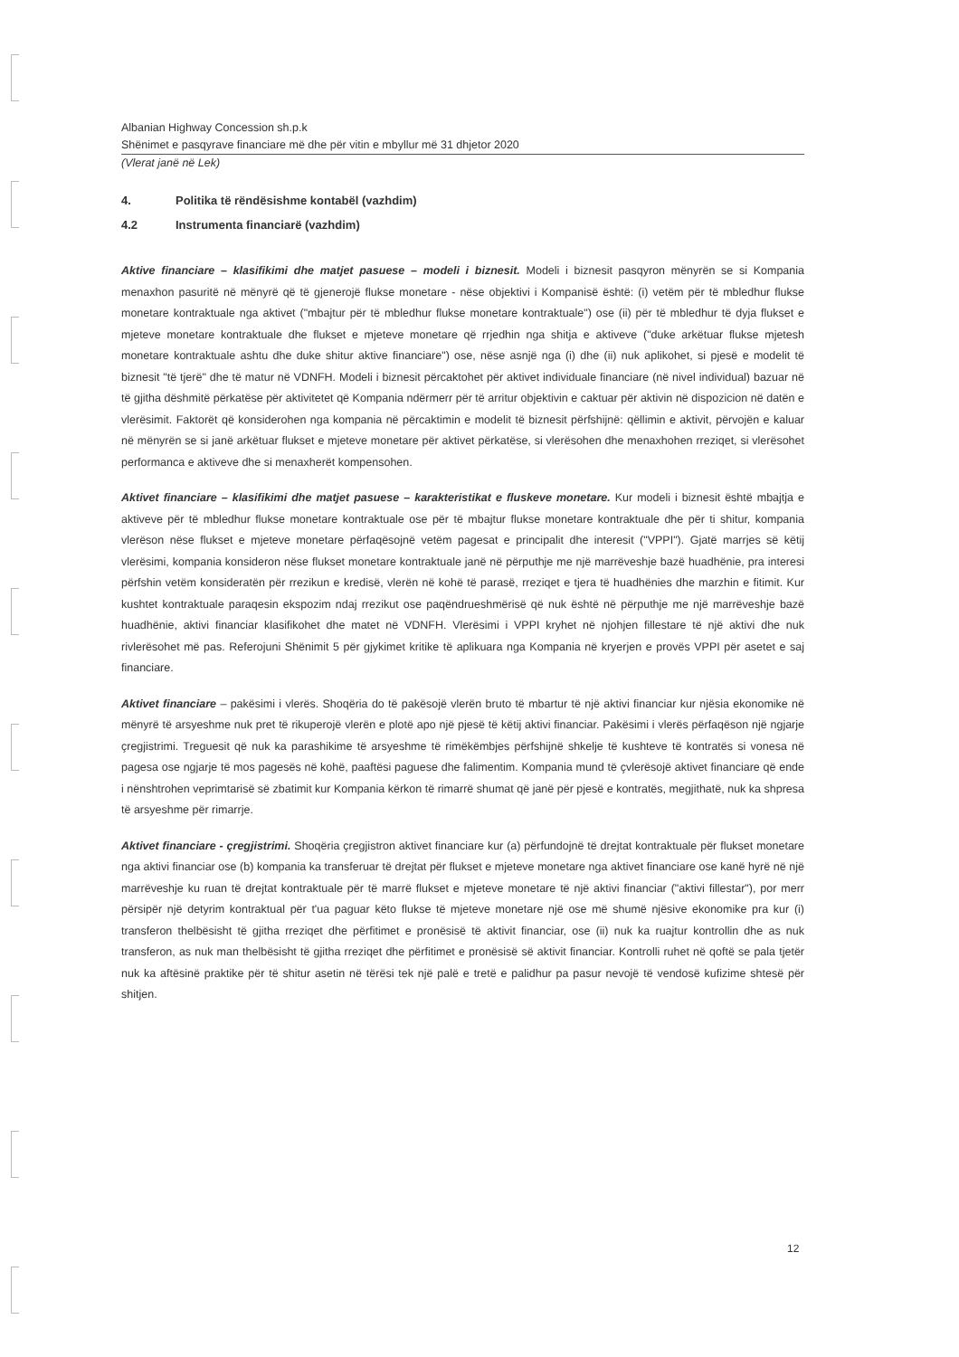Albanian Highway Concession sh.p.k
Shënimet e pasqyrave financiare më dhe për vitin e mbyllur më 31 dhjetor 2020
(Vlerat janë në Lek)
4. Politika të rëndësishme kontabël (vazhdim)
4.2 Instrumenta financiarë (vazhdim)
Aktive financiare – klasifikimi dhe matjet pasuese – modeli i biznesit. Modeli i biznesit pasqyron mënyrën se si Kompania menaxhon pasuritë në mënyrë që të gjenerojë flukse monetare - nëse objektivi i Kompanisë është: (i) vetëm për të mbledhur flukse monetare kontraktuale nga aktivet ("mbajtur për të mbledhur flukse monetare kontraktuale") ose (ii) për të mbledhur të dyja flukset e mjeteve monetare kontraktuale dhe flukset e mjeteve monetare që rrjedhin nga shitja e aktiveve ("duke arkëtuar flukse mjetesh monetare kontraktuale ashtu dhe duke shitur aktive financiare") ose, nëse asnjë nga (i) dhe (ii) nuk aplikohet, si pjesë e modelit të biznesit "të tjerë" dhe të matur në VDNFH. Modeli i biznesit përcaktohet për aktivet individuale financiare (në nivel individual) bazuar në të gjitha dëshmitë përkatëse për aktivitetet që Kompania ndërmerr për të arritur objektivin e caktuar për aktivin në dispozicion në datën e vlerësimit. Faktorët që konsiderohen nga kompania në përcaktimin e modelit të biznesit përfshijnë: qëllimin e aktivit, përvojën e kaluar në mënyrën se si janë arkëtuar flukset e mjeteve monetare për aktivet përkatëse, si vlerësohen dhe menaxhohen rreziqet, si vlerësohet performanca e aktiveve dhe si menaxherët kompensohen.
Aktivet financiare – klasifikimi dhe matjet pasuese – karakteristikat e fluskeve monetare. Kur modeli i biznesit është mbajtja e aktiveve për të mbledhur flukse monetare kontraktuale ose për të mbajtur flukse monetare kontraktuale dhe për ti shitur, kompania vlerëson nëse flukset e mjeteve monetare përfaqësojnë vetëm pagesat e principalit dhe interesit ("VPPI"). Gjatë marrjes së këtij vlerësimi, kompania konsideron nëse flukset monetare kontraktuale janë në përputhje me një marrëveshje bazë huadhënie, pra interesi përfshin vetëm konsideratën për rrezikun e kredisë, vlerën në kohë të parasë, rreziqet e tjera të huadhënies dhe marzhin e fitimit. Kur kushtet kontraktuale paraqesin ekspozim ndaj rrezikut ose paqëndrueshmërisë që nuk është në përputhje me një marrëveshje bazë huadhënie, aktivi financiar klasifikohet dhe matet në VDNFH. Vlerësimi i VPPI kryhet në njohjen fillestare të një aktivi dhe nuk rivlerësohet më pas. Referojuni Shënimit 5 për gjykimet kritike të aplikuara nga Kompania në kryerjen e provës VPPI për asetet e saj financiare.
Aktivet financiare – pakësimi i vlerës. Shoqëria do të pakësojë vlerën bruto të mbartur të një aktivi financiar kur njësia ekonomike në mënyrë të arsyeshme nuk pret të rikuperojë vlerën e plotë apo një pjesë të këtij aktivi financiar. Pakësimi i vlerës përfaqëson një ngjarje çregjistrimi. Treguesit që nuk ka parashikime të arsyeshme të rimëkëmbjes përfshijnë shkelje të kushteve të kontratës si vonesa në pagesa ose ngjarje të mos pagesës në kohë, paaftësi paguese dhe falimentim. Kompania mund të çvlerësojë aktivet financiare që ende i nënshtrohen veprimtarisë së zbatimit kur Kompania kërkon të rimarrë shumat që janë për pjesë e kontratës, megjithatë, nuk ka shpresa të arsyeshme për rimarrje.
Aktivet financiare - çregjistrimi. Shoqëria çregjistron aktivet financiare kur (a) përfundojnë të drejtat kontraktuale për flukset monetare nga aktivi financiar ose (b) kompania ka transferuar të drejtat për flukset e mjeteve monetare nga aktivet financiare ose kanë hyrë në një marrëveshje ku ruan të drejtat kontraktuale për të marrë flukset e mjeteve monetare të një aktivi financiar ("aktivi fillestar"), por merr përsipër një detyrim kontraktual për t'ua paguar këto flukse të mjeteve monetare një ose më shumë njësive ekonomike pra kur (i) transferon thelbësisht të gjitha rreziqet dhe përfitimet e pronësisë të aktivit financiar, ose (ii) nuk ka ruajtur kontrollin dhe as nuk transferon, as nuk man thelbësisht të gjitha rreziqet dhe përfitimet e pronësisë së aktivit financiar. Kontrolli ruhet në qoftë se pala tjetër nuk ka aftësinë praktike për të shitur asetin në tërësi tek një palë e tretë e palidhur pa pasur nevojë të vendosë kufizime shtesë për shitjen.
12